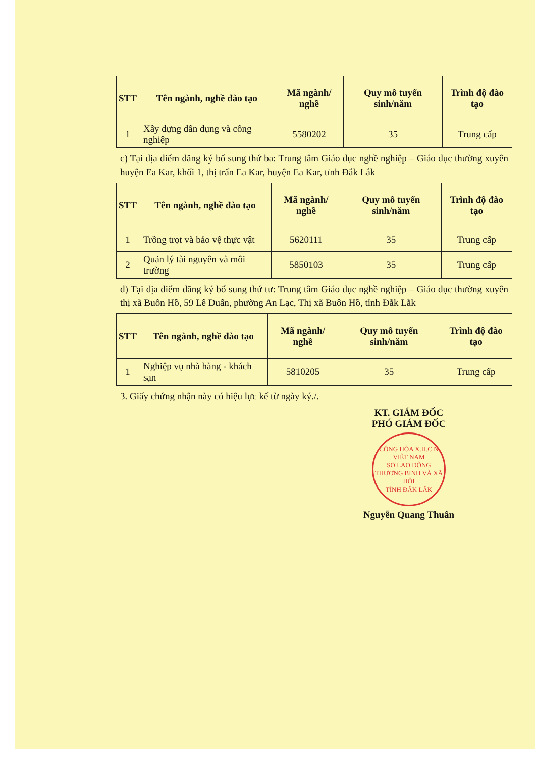| STT | Tên ngành, nghề đào tạo | Mã ngành/ nghề | Quy mô tuyển sinh/năm | Trình độ đào tạo |
| --- | --- | --- | --- | --- |
| 1 | Xây dựng dân dụng và công nghiệp | 5580202 | 35 | Trung cấp |
c) Tại địa điểm đăng ký bổ sung thứ ba: Trung tâm Giáo dục nghề nghiệp – Giáo dục thường xuyên huyện Ea Kar, khối 1, thị trấn Ea Kar, huyện Ea Kar, tỉnh Đắk Lắk
| STT | Tên ngành, nghề đào tạo | Mã ngành/ nghề | Quy mô tuyển sinh/năm | Trình độ đào tạo |
| --- | --- | --- | --- | --- |
| 1 | Trồng trọt và bảo vệ thực vật | 5620111 | 35 | Trung cấp |
| 2 | Quản lý tài nguyên và môi trường | 5850103 | 35 | Trung cấp |
d) Tại địa điểm đăng ký bổ sung thứ tư: Trung tâm Giáo dục nghề nghiệp – Giáo dục thường xuyên thị xã Buôn Hồ, 59 Lê Duẩn, phường An Lạc, Thị xã Buôn Hồ, tỉnh Đắk Lắk
| STT | Tên ngành, nghề đào tạo | Mã ngành/ nghề | Quy mô tuyển sinh/năm | Trình độ đào tạo |
| --- | --- | --- | --- | --- |
| 1 | Nghiệp vụ nhà hàng - khách sạn | 5810205 | 35 | Trung cấp |
3. Giấy chứng nhận này có hiệu lực kể từ ngày ký./.
KT. GIÁM ĐỐC
PHÓ GIÁM ĐỐC
CỘNG HÒA X.H.C.N VIỆT NAM
SỞ LAO ĐỘNG THƯƠNG BINH VÀ XÃ HỘI
TỈNH ĐẮK LẮK
Nguyễn Quang Thuân